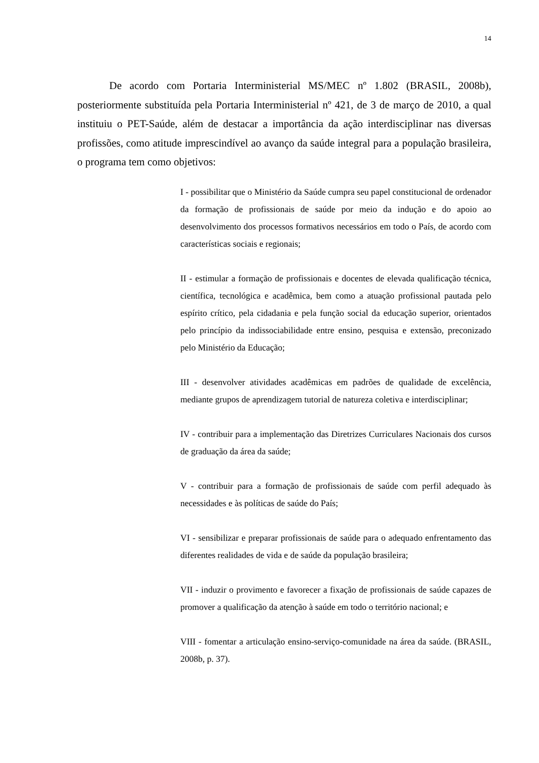14
De acordo com Portaria Interministerial MS/MEC nº 1.802 (BRASIL, 2008b), posteriormente substituída pela Portaria Interministerial nº 421, de 3 de março de 2010, a qual instituiu o PET-Saúde, além de destacar a importância da ação interdisciplinar nas diversas profissões, como atitude imprescindível ao avanço da saúde integral para a população brasileira, o programa tem como objetivos:
I - possibilitar que o Ministério da Saúde cumpra seu papel constitucional de ordenador da formação de profissionais de saúde por meio da indução e do apoio ao desenvolvimento dos processos formativos necessários em todo o País, de acordo com características sociais e regionais;
II - estimular a formação de profissionais e docentes de elevada qualificação técnica, científica, tecnológica e acadêmica, bem como a atuação profissional pautada pelo espírito crítico, pela cidadania e pela função social da educação superior, orientados pelo princípio da indissociabilidade entre ensino, pesquisa e extensão, preconizado pelo Ministério da Educação;
III - desenvolver atividades acadêmicas em padrões de qualidade de excelência, mediante grupos de aprendizagem tutorial de natureza coletiva e interdisciplinar;
IV - contribuir para a implementação das Diretrizes Curriculares Nacionais dos cursos de graduação da área da saúde;
V - contribuir para a formação de profissionais de saúde com perfil adequado às necessidades e às políticas de saúde do País;
VI - sensibilizar e preparar profissionais de saúde para o adequado enfrentamento das diferentes realidades de vida e de saúde da população brasileira;
VII - induzir o provimento e favorecer a fixação de profissionais de saúde capazes de promover a qualificação da atenção à saúde em todo o território nacional; e
VIII - fomentar a articulação ensino-serviço-comunidade na área da saúde. (BRASIL, 2008b, p. 37).